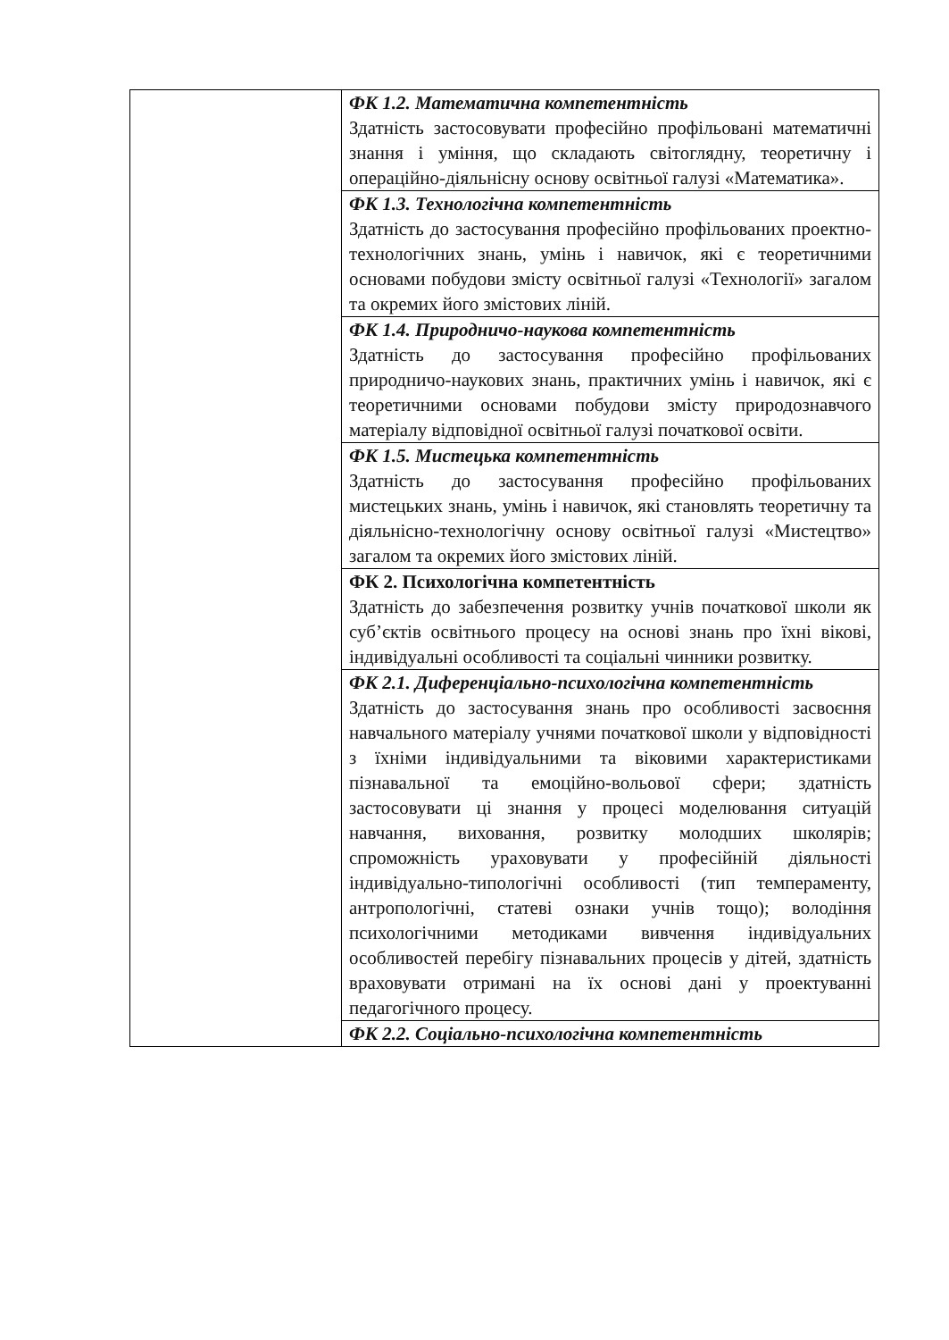| | ФК 1.2. Математична компетентність Здатність застосовувати професійно профільовані математичні знання і уміння, що складають світоглядну, теоретичну і операційно-діяльнісну основу освітньої галузі «Математика». |
| | ФК 1.3. Технологічна компетентність Здатність до застосування професійно профільованих проектно-технологічних знань, умінь і навичок, які є теоретичними основами побудови змісту освітньої галузі «Технології» загалом та окремих його змістових ліній. |
| | ФК 1.4. Природничо-наукова компетентність Здатність до застосування професійно профільованих природничо-наукових знань, практичних умінь і навичок, які є теоретичними основами побудови змісту природознавчого матеріалу відповідної освітньої галузі початкової освіти. |
| | ФК 1.5. Мистецька компетентність Здатність до застосування професійно профільованих мистецьких знань, умінь і навичок, які становлять теоретичну та діяльнісно-технологічну основу освітньої галузі «Мистецтво» загалом та окремих його змістових ліній. |
| | ФК 2. Психологічна компетентність Здатність до забезпечення розвитку учнів початкової школи як суб’єктів освітнього процесу на основі знань про їхні вікові, індивідуальні особливості та соціальні чинники розвитку. |
| | ФК 2.1. Диференціально-психологічна компетентність Здатність до застосування знань про особливості засвоєння навчального матеріалу учнями початкової школи у відповідності з їхніми індивідуальними та віковими характеристиками пізнавальної та емоційно-вольової сфери; здатність застосовувати ці знання у процесі моделювання ситуацій навчання, виховання, розвитку молодших школярів; спроможність ураховувати у професійній діяльності індивідуально-типологічні особливості (тип темпераменту, антропологічні, статеві ознаки учнів тощо); володіння психологічними методиками вивчення індивідуальних особливостей перебігу пізнавальних процесів у дітей, здатність враховувати отримані на їх основі дані у проектуванні педагогічного процесу. |
| | ФК 2.2. Соціально-психологічна компетентність |